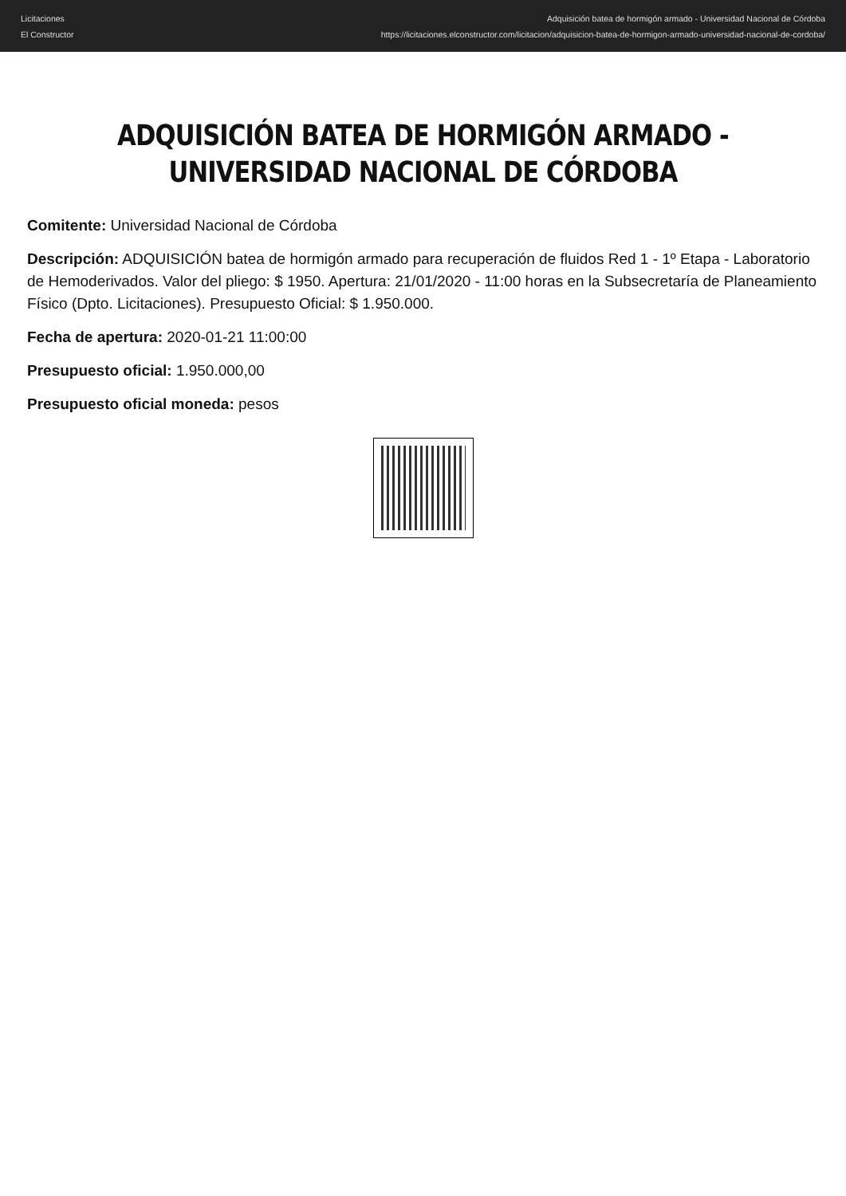Licitaciones
El Constructor
Adquisición batea de hormigón armado - Universidad Nacional de Córdoba
https://licitaciones.elconstructor.com/licitacion/adquisicion-batea-de-hormigon-armado-universidad-nacional-de-cordoba/
ADQUISICIÓN BATEA DE HORMIGÓN ARMADO - UNIVERSIDAD NACIONAL DE CÓRDOBA
Comitente: Universidad Nacional de Córdoba
Descripción: ADQUISICIÓN batea de hormigón armado para recuperación de fluidos Red 1 - 1º Etapa - Laboratorio de Hemoderivados. Valor del pliego: $ 1950. Apertura: 21/01/2020 - 11:00 horas en la Subsecretaría de Planeamiento Físico (Dpto. Licitaciones). Presupuesto Oficial: $ 1.950.000.
Fecha de apertura: 2020-01-21 11:00:00
Presupuesto oficial: 1.950.000,00
Presupuesto oficial moneda: pesos